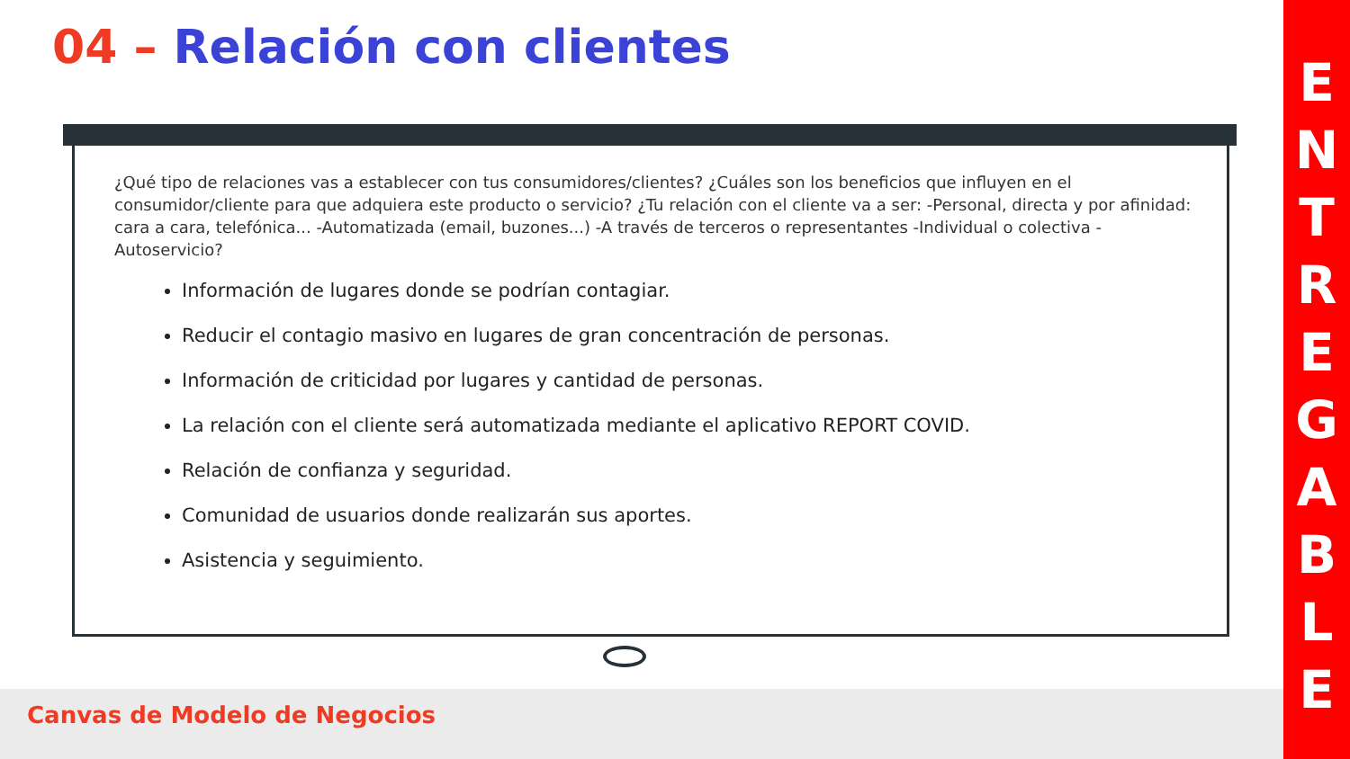04 – Relación con clientes
¿Qué tipo de relaciones vas a establecer con tus consumidores/clientes? ¿Cuáles son los beneficios que influyen en el consumidor/cliente para que adquiera este producto o servicio? ¿Tu relación con el cliente va a ser: -Personal, directa y por afinidad: cara a cara, telefónica... -Automatizada (email, buzones...) -A través de terceros o representantes -Individual o colectiva -Autoservicio?
Información de lugares donde se podrían contagiar.
Reducir el contagio masivo en lugares de gran concentración de personas.
Información de criticidad por lugares y cantidad de personas.
La relación con el cliente será automatizada mediante el aplicativo REPORT COVID.
Relación de confianza y seguridad.
Comunidad de usuarios donde realizarán sus aportes.
Asistencia y seguimiento.
Canvas de Modelo de Negocios
ENTREGABLE